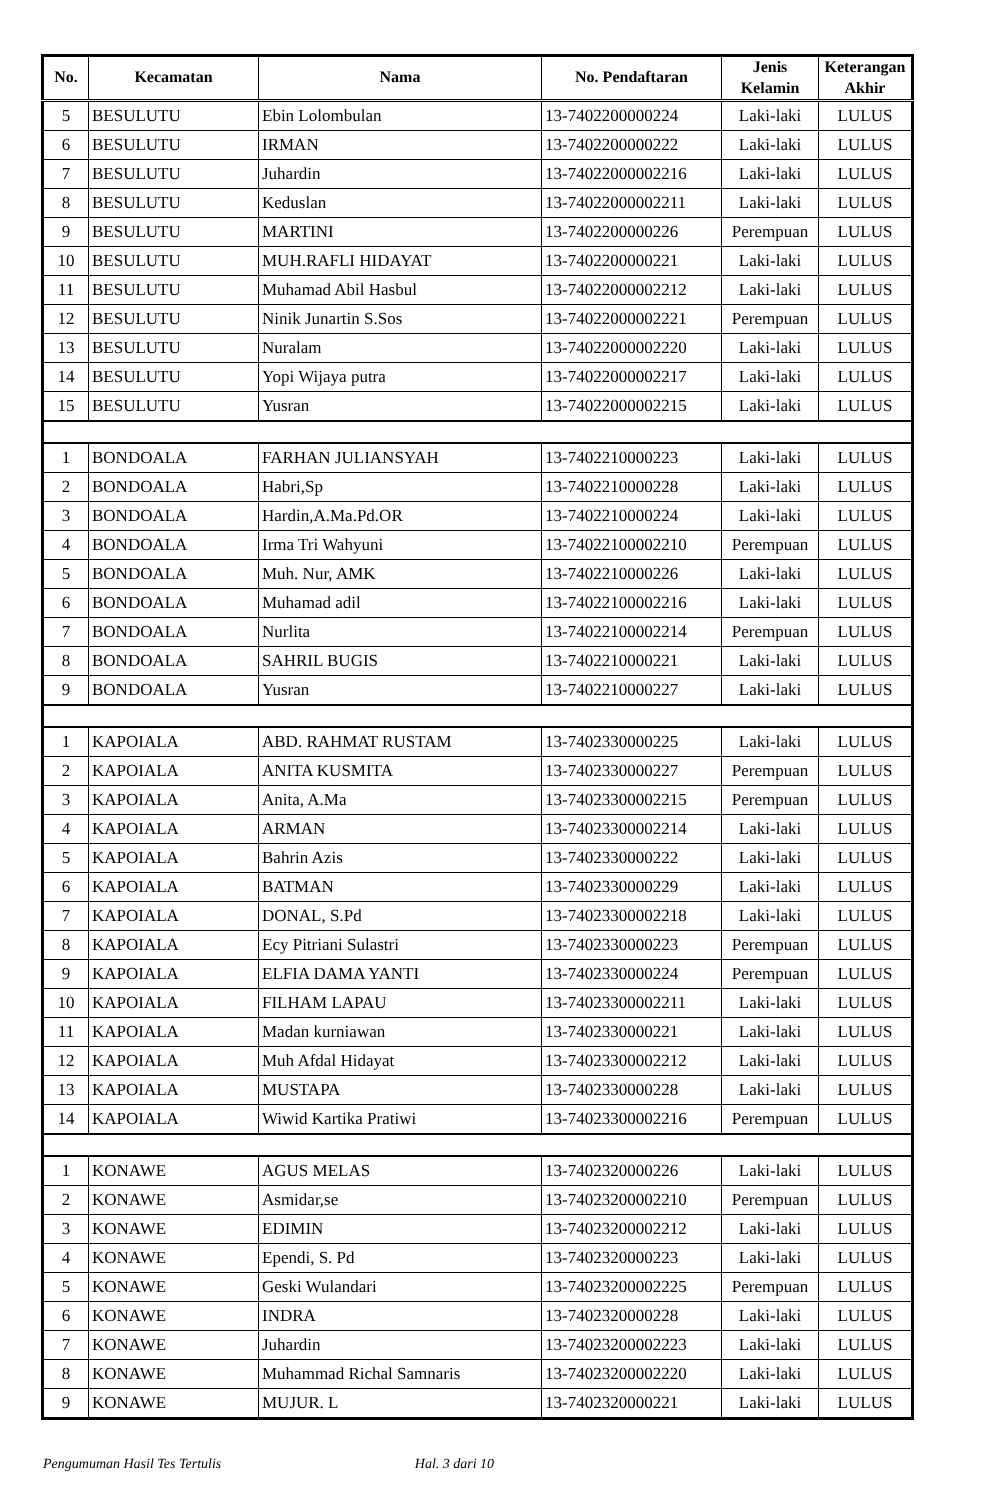| No. | Kecamatan | Nama | No. Pendaftaran | Jenis Kelamin | Keterangan Akhir |
| --- | --- | --- | --- | --- | --- |
| 5 | BESULUTU | Ebin Lolombulan | 13-7402200000224 | Laki-laki | LULUS |
| 6 | BESULUTU | IRMAN | 13-7402200000222 | Laki-laki | LULUS |
| 7 | BESULUTU | Juhardin | 13-74022000002216 | Laki-laki | LULUS |
| 8 | BESULUTU | Keduslan | 13-74022000002211 | Laki-laki | LULUS |
| 9 | BESULUTU | MARTINI | 13-7402200000226 | Perempuan | LULUS |
| 10 | BESULUTU | MUH.RAFLI HIDAYAT | 13-7402200000221 | Laki-laki | LULUS |
| 11 | BESULUTU | Muhamad Abil Hasbul | 13-74022000002212 | Laki-laki | LULUS |
| 12 | BESULUTU | Ninik Junartin S.Sos | 13-74022000002221 | Perempuan | LULUS |
| 13 | BESULUTU | Nuralam | 13-74022000002220 | Laki-laki | LULUS |
| 14 | BESULUTU | Yopi Wijaya putra | 13-74022000002217 | Laki-laki | LULUS |
| 15 | BESULUTU | Yusran | 13-74022000002215 | Laki-laki | LULUS |
| 1 | BONDOALA | FARHAN JULIANSYAH | 13-7402210000223 | Laki-laki | LULUS |
| 2 | BONDOALA | Habri,Sp | 13-7402210000228 | Laki-laki | LULUS |
| 3 | BONDOALA | Hardin,A.Ma.Pd.OR | 13-7402210000224 | Laki-laki | LULUS |
| 4 | BONDOALA | Irma Tri Wahyuni | 13-74022100002210 | Perempuan | LULUS |
| 5 | BONDOALA | Muh. Nur, AMK | 13-7402210000226 | Laki-laki | LULUS |
| 6 | BONDOALA | Muhamad adil | 13-74022100002216 | Laki-laki | LULUS |
| 7 | BONDOALA | Nurlita | 13-74022100002214 | Perempuan | LULUS |
| 8 | BONDOALA | SAHRIL BUGIS | 13-7402210000221 | Laki-laki | LULUS |
| 9 | BONDOALA | Yusran | 13-7402210000227 | Laki-laki | LULUS |
| 1 | KAPOIALA | ABD. RAHMAT RUSTAM | 13-7402330000225 | Laki-laki | LULUS |
| 2 | KAPOIALA | ANITA KUSMITA | 13-7402330000227 | Perempuan | LULUS |
| 3 | KAPOIALA | Anita, A.Ma | 13-74023300002215 | Perempuan | LULUS |
| 4 | KAPOIALA | ARMAN | 13-74023300002214 | Laki-laki | LULUS |
| 5 | KAPOIALA | Bahrin Azis | 13-7402330000222 | Laki-laki | LULUS |
| 6 | KAPOIALA | BATMAN | 13-7402330000229 | Laki-laki | LULUS |
| 7 | KAPOIALA | DONAL, S.Pd | 13-74023300002218 | Laki-laki | LULUS |
| 8 | KAPOIALA | Ecy Pitriani Sulastri | 13-7402330000223 | Perempuan | LULUS |
| 9 | KAPOIALA | ELFIA DAMA YANTI | 13-7402330000224 | Perempuan | LULUS |
| 10 | KAPOIALA | FILHAM LAPAU | 13-74023300002211 | Laki-laki | LULUS |
| 11 | KAPOIALA | Madan kurniawan | 13-7402330000221 | Laki-laki | LULUS |
| 12 | KAPOIALA | Muh Afdal Hidayat | 13-74023300002212 | Laki-laki | LULUS |
| 13 | KAPOIALA | MUSTAPA | 13-7402330000228 | Laki-laki | LULUS |
| 14 | KAPOIALA | Wiwid Kartika Pratiwi | 13-74023300002216 | Perempuan | LULUS |
| 1 | KONAWE | AGUS MELAS | 13-7402320000226 | Laki-laki | LULUS |
| 2 | KONAWE | Asmidar,se | 13-74023200002210 | Perempuan | LULUS |
| 3 | KONAWE | EDIMIN | 13-74023200002212 | Laki-laki | LULUS |
| 4 | KONAWE | Ependi, S. Pd | 13-7402320000223 | Laki-laki | LULUS |
| 5 | KONAWE | Geski Wulandari | 13-74023200002225 | Perempuan | LULUS |
| 6 | KONAWE | INDRA | 13-7402320000228 | Laki-laki | LULUS |
| 7 | KONAWE | Juhardin | 13-74023200002223 | Laki-laki | LULUS |
| 8 | KONAWE | Muhammad Richal Samnaris | 13-74023200002220 | Laki-laki | LULUS |
| 9 | KONAWE | MUJUR. L | 13-7402320000221 | Laki-laki | LULUS |
Pengumuman Hasil Tes Tertulis Hal. 3 dari 10